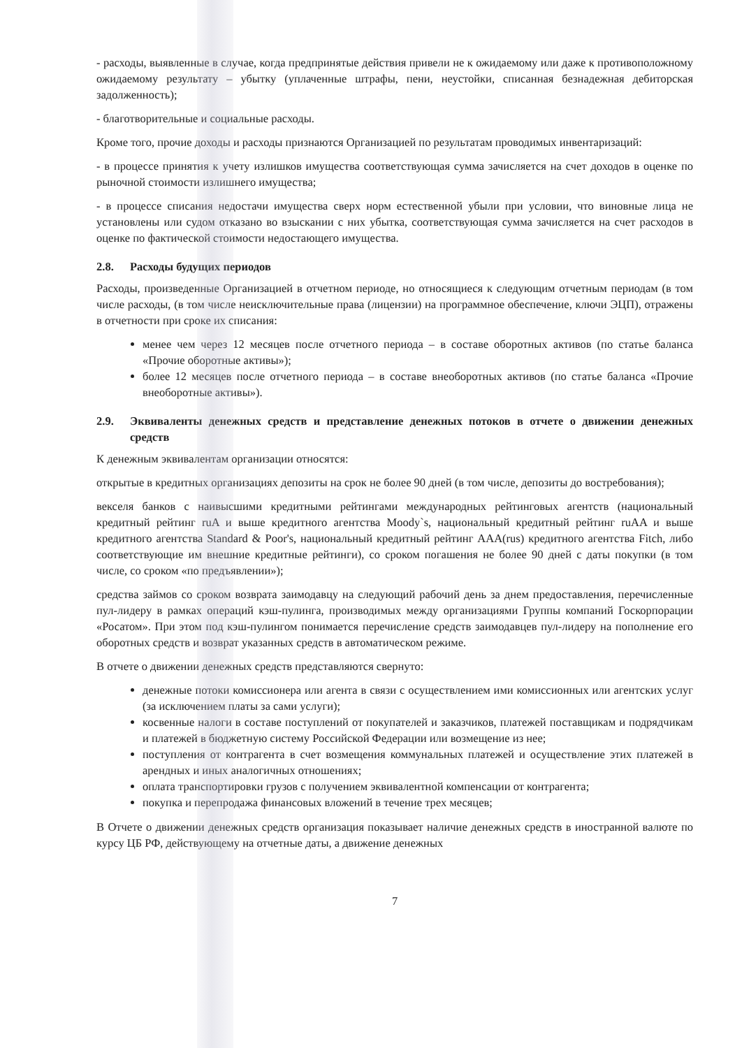- расходы, выявленные в случае, когда предпринятые действия привели не к ожидаемому или даже к противоположному ожидаемому результату – убытку (уплаченные штрафы, пени, неустойки, списанная безнадежная дебиторская задолженность);
- благотворительные и социальные расходы.
Кроме того, прочие доходы и расходы признаются Организацией по результатам проводимых инвентаризаций:
- в процессе принятия к учету излишков имущества соответствующая сумма зачисляется на счет доходов в оценке по рыночной стоимости излишнего имущества;
- в процессе списания недостачи имущества сверх норм естественной убыли при условии, что виновные лица не установлены или судом отказано во взыскании с них убытка, соответствующая сумма зачисляется на счет расходов в оценке по фактической стоимости недостающего имущества.
2.8. Расходы будущих периодов
Расходы, произведенные Организацией в отчетном периоде, но относящиеся к следующим отчетным периодам (в том числе расходы, (в том числе неисключительные права (лицензии) на программное обеспечение, ключи ЭЦП), отражены в отчетности при сроке их списания:
менее чем через 12 месяцев после отчетного периода – в составе оборотных активов (по статье баланса «Прочие оборотные активы»);
более 12 месяцев после отчетного периода – в составе внеоборотных активов (по статье баланса «Прочие внеоборотные активы»).
2.9. Эквиваленты денежных средств и представление денежных потоков в отчете о движении денежных средств
К денежным эквивалентам организации относятся:
открытые в кредитных организациях депозиты на срок не более 90 дней (в том числе, депозиты до востребования);
векселя банков с наивысшими кредитными рейтингами международных рейтинговых агентств (национальный кредитный рейтинг ruA и выше кредитного агентства Moody`s, национальный кредитный рейтинг ruAA и выше кредитного агентства Standard & Poor's, национальный кредитный рейтинг AAA(rus) кредитного агентства Fitch, либо соответствующие им внешние кредитные рейтинги), со сроком погашения не более 90 дней с даты покупки (в том числе, со сроком «по предъявлении»);
средства займов со сроком возврата заимодавцу на следующий рабочий день за днем предоставления, перечисленные пул-лидеру в рамках операций кэш-пулинга, производимых между организациями Группы компаний Госкорпорации «Росатом». При этом под кэш-пулингом понимается перечисление средств заимодавцев пул-лидеру на пополнение его оборотных средств и возврат указанных средств в автоматическом режиме.
В отчете о движении денежных средств представляются свернуто:
денежные потоки комиссионера или агента в связи с осуществлением ими комиссионных или агентских услуг (за исключением платы за сами услуги);
косвенные налоги в составе поступлений от покупателей и заказчиков, платежей поставщикам и подрядчикам и платежей в бюджетную систему Российской Федерации или возмещение из нее;
поступления от контрагента в счет возмещения коммунальных платежей и осуществление этих платежей в арендных и иных аналогичных отношениях;
оплата транспортировки грузов с получением эквивалентной компенсации от контрагента;
покупка и перепродажа финансовых вложений в течение трех месяцев;
В Отчете о движении денежных средств организация показывает наличие денежных средств в иностранной валюте по курсу ЦБ РФ, действующему на отчетные даты, а движение денежных
7